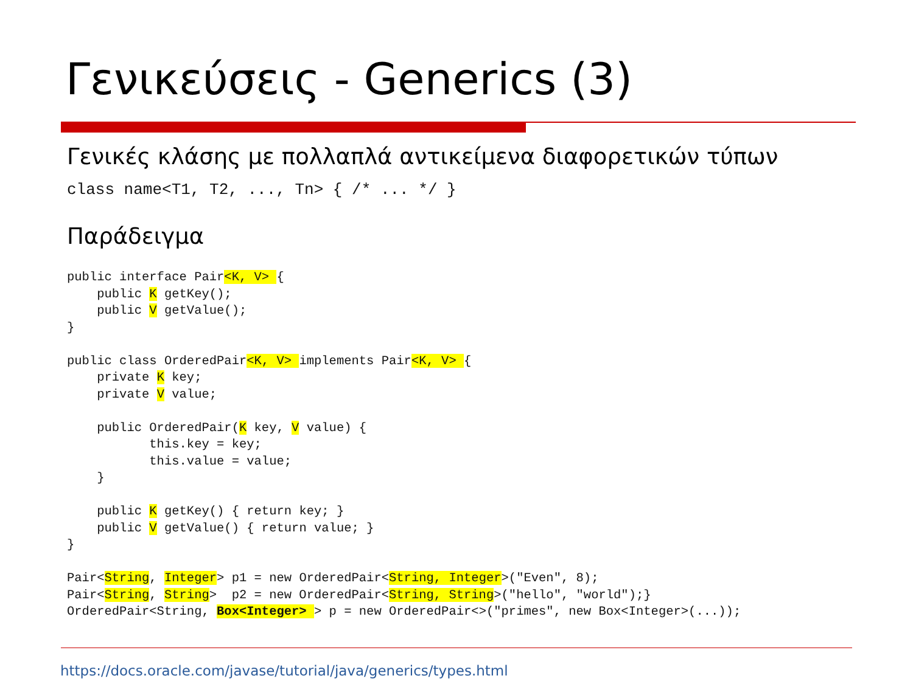Γενικεύσεις - Generics (3)
Γενικές κλάσης με πολλαπλά αντικείμενα διαφορετικών τύπων
class name<T1, T2, ..., Tn> { /* ... */ }
Παράδειγμα
public interface Pair<K, V> {
    public K getKey();
    public V getValue();
}

public class OrderedPair<K, V> implements Pair<K, V> {
    private K key;
    private V value;

    public OrderedPair(K key, V value) {
           this.key = key;
           this.value = value;
    }

    public K getKey() { return key; }
    public V getValue() { return value; }
}

Pair<String, Integer> p1 = new OrderedPair<String, Integer>("Even", 8);
Pair<String, String>  p2 = new OrderedPair<String, String>("hello", "world");}
OrderedPair<String, Box<Integer> > p = new OrderedPair<>("primes", new Box<Integer>(...));
https://docs.oracle.com/javase/tutorial/java/generics/types.html